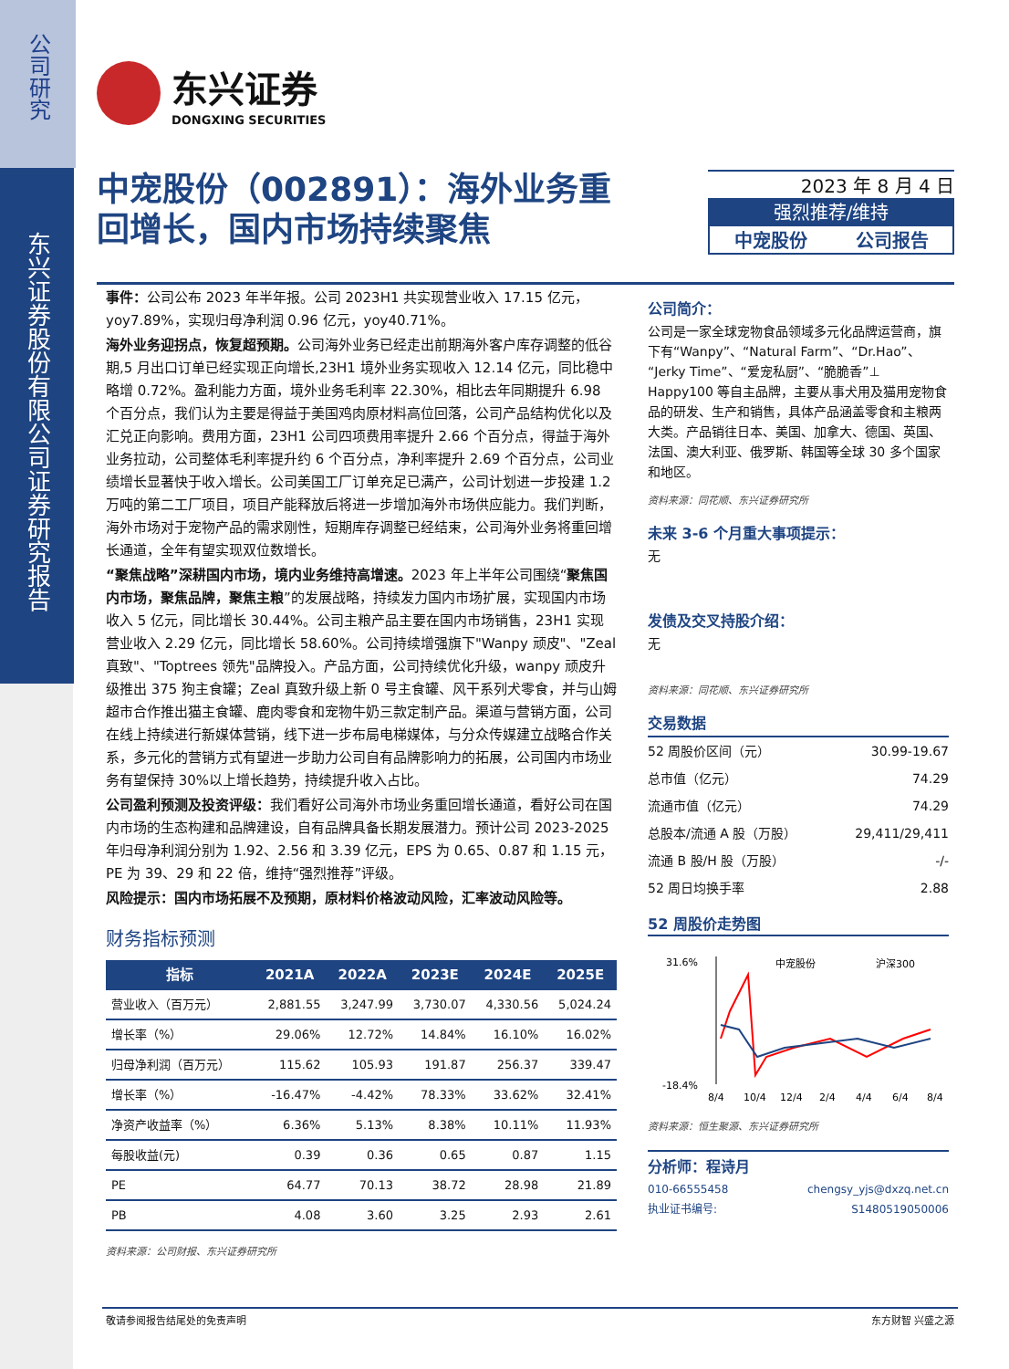公司研究
东兴证券股份有限公司证券研究报告
东兴证券
DONGXING SECURITIES
中宠股份（002891）：海外业务重
回增长，国内市场持续聚焦
2023 年 8 月 4 日
强烈推荐/维持
中宠股份 公司报告
事件：公司公布 2023 年半年报。公司 2023H1 共实现营业收入 17.15 亿元，yoy7.89%，实现归母净利润 0.96 亿元，yoy40.71%。
海外业务迎拐点，恢复超预期。公司海外业务已经走出前期海外客户库存调整的低谷期,5 月出口订单已经实现正向增长,23H1 境外业务实现收入 12.14 亿元，同比稳中略增 0.72%。盈利能力方面，境外业务毛利率 22.30%，相比去年同期提升 6.98 个百分点，我们认为主要是得益于美国鸡肉原材料高位回落，公司产品结构优化以及汇兑正向影响。费用方面，23H1 公司四项费用率提升 2.66 个百分点，得益于海外业务拉动，公司整体毛利率提升约 6 个百分点，净利率提升 2.69 个百分点，公司业绩增长显著快于收入增长。公司美国工厂订单充足已满产，公司计划进一步投建 1.2 万吨的第二工厂项目，项目产能释放后将进一步增加海外市场供应能力。我们判断，海外市场对于宠物产品的需求刚性，短期库存调整已经结束，公司海外业务将重回增长通道，全年有望实现双位数增长。
“聚焦战略”深耕国内市场，境内业务维持高增速。2023 年上半年公司围绕“聚焦国内市场，聚焦品牌，聚焦主粮”的发展战略，持续发力国内市场扩展，实现国内市场收入 5 亿元，同比增长 30.44%。公司主粮产品主要在国内市场销售，23H1 实现营业收入 2.29 亿元，同比增长 58.60%。公司持续增强旗下"Wanpy 顽皮"、"Zeal 真致"、"Toptrees 领先"品牌投入。产品方面，公司持续优化升级，wanpy 顽皮升级推出 375 狗主食罐；Zeal 真致升级上新 0 号主食罐、风干系列犬零食，并与山姆超市合作推出猫主食罐、鹿肉零食和宠物牛奶三款定制产品。渠道与营销方面，公司在线上持续进行新媒体营销，线下进一步布局电梯媒体，与分众传媒建立战略合作关系，多元化的营销方式有望进一步助力公司自有品牌影响力的拓展，公司国内市场业务有望保持 30%以上增长趋势，持续提升收入占比。
公司盈利预测及投资评级：我们看好公司海外市场业务重回增长通道，看好公司在国内市场的生态构建和品牌建设，自有品牌具备长期发展潜力。预计公司 2023-2025 年归母净利润分别为 1.92、2.56 和 3.39 亿元，EPS 为 0.65、0.87 和 1.15 元，PE 为 39、29 和 22 倍，维持“强烈推荐”评级。
风险提示：国内市场拓展不及预期，原材料价格波动风险，汇率波动风险等。
财务指标预测
| 指标 | 2021A | 2022A | 2023E | 2024E | 2025E |
| --- | --- | --- | --- | --- | --- |
| 营业收入（百万元） | 2,881.55 | 3,247.99 | 3,730.07 | 4,330.56 | 5,024.24 |
| 增长率（%） | 29.06% | 12.72% | 14.84% | 16.10% | 16.02% |
| 归母净利润（百万元） | 115.62 | 105.93 | 191.87 | 256.37 | 339.47 |
| 增长率（%） | -16.47% | -4.42% | 78.33% | 33.62% | 32.41% |
| 净资产收益率（%） | 6.36% | 5.13% | 8.38% | 10.11% | 11.93% |
| 每股收益(元) | 0.39 | 0.36 | 0.65 | 0.87 | 1.15 |
| PE | 64.77 | 70.13 | 38.72 | 28.98 | 21.89 |
| PB | 4.08 | 3.60 | 3.25 | 2.93 | 2.61 |
资料来源：公司财报、东兴证券研究所
公司简介：
公司是一家全球宠物食品领域多元化品牌运营商，旗下有“Wanpy”、“Natural Farm”、“Dr.Hao”、“Jerky Time”、“爱宠私厨”、“脆脆香”⊥ Happy100 等自主品牌，主要从事犬用及猫用宠物食品的研发、生产和销售，具体产品涵盖零食和主粮两大类。产品销往日本、美国、加拿大、德国、英国、法国、澳大利亚、俄罗斯、韩国等全球 30 多个国家和地区。
资料来源：同花顺、东兴证券研究所
未来 3-6 个月重大事项提示：
无
发债及交叉持股介绍：
无
资料来源：同花顺、东兴证券研究所
交易数据
| 52 周股价区间（元） | 30.99-19.67 |
| 总市值（亿元） | 74.29 |
| 流通市值（亿元） | 74.29 |
| 总股本/流通 A 股（万股） | 29,411/29,411 |
| 流通 B 股/H 股（万股） | -/- |
| 52 周日均换手率 | 2.88 |
52 周股价走势图
31.6%
-18.4%
中宠股份
沪深300
8/4
10/4
12/4
2/4
4/4
6/4
8/4
资料来源：恒生聚源、东兴证券研究所
分析师：程诗月
010-66555458 chengsy_yjs@dxzq.net.cn
执业证书编号: S1480519050006
敬请参阅报告结尾处的免责声明 东方财智 兴盛之源